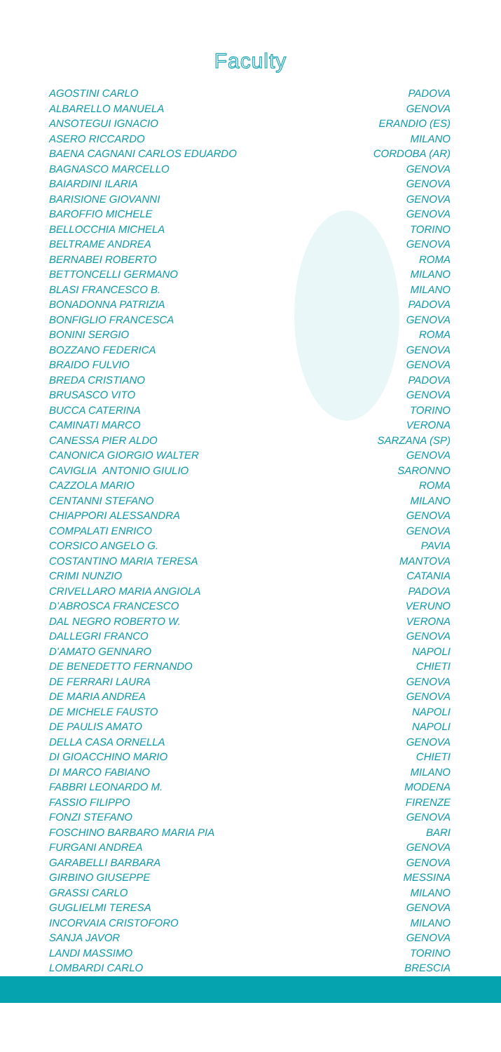Faculty
| AGOSTINI CARLO | PADOVA |
| ALBARELLO MANUELA | GENOVA |
| ANSOTEGUI IGNACIO | ERANDIO (ES) |
| ASERO RICCARDO | MILANO |
| BAENA CAGNANI CARLOS EDUARDO | CORDOBA (AR) |
| BAGNASCO MARCELLO | GENOVA |
| BAIARDINI ILARIA | GENOVA |
| BARISIONE GIOVANNI | GENOVA |
| BAROFFIO MICHELE | GENOVA |
| BELLOCCHIA MICHELA | TORINO |
| BELTRAME ANDREA | GENOVA |
| BERNABEI ROBERTO | ROMA |
| BETTONCELLI GERMANO | MILANO |
| BLASI FRANCESCO B. | MILANO |
| BONADONNA PATRIZIA | PADOVA |
| BONFIGLIO FRANCESCA | GENOVA |
| BONINI SERGIO | ROMA |
| BOZZANO FEDERICA | GENOVA |
| BRAIDO FULVIO | GENOVA |
| BREDA CRISTIANO | PADOVA |
| BRUSASCO VITO | GENOVA |
| BUCCA CATERINA | TORINO |
| CAMINATI MARCO | VERONA |
| CANESSA PIER ALDO | SARZANA (SP) |
| CANONICA GIORGIO WALTER | GENOVA |
| CAVIGLIA ANTONIO GIULIO | SARONNO |
| CAZZOLA MARIO | ROMA |
| CENTANNI STEFANO | MILANO |
| CHIAPPORI ALESSANDRA | GENOVA |
| COMPALATI ENRICO | GENOVA |
| CORSICO ANGELO G. | PAVIA |
| COSTANTINO MARIA TERESA | MANTOVA |
| CRIMI NUNZIO | CATANIA |
| CRIVELLARO MARIA ANGIOLA | PADOVA |
| D’ABROSCA FRANCESCO | VERUNO |
| DAL NEGRO ROBERTO W. | VERONA |
| DALLEGRI FRANCO | GENOVA |
| D’AMATO GENNARO | NAPOLI |
| DE BENEDETTO FERNANDO | CHIETI |
| DE FERRARI LAURA | GENOVA |
| DE MARIA ANDREA | GENOVA |
| DE MICHELE FAUSTO | NAPOLI |
| DE PAULIS AMATO | NAPOLI |
| DELLA CASA ORNELLA | GENOVA |
| DI GIOACCHINO MARIO | CHIETI |
| DI MARCO FABIANO | MILANO |
| FABBRI LEONARDO M. | MODENA |
| FASSIO FILIPPO | FIRENZE |
| FONZI STEFANO | GENOVA |
| FOSCHINO BARBARO MARIA PIA | BARI |
| FURGANI ANDREA | GENOVA |
| GARABELLI BARBARA | GENOVA |
| GIRBINO GIUSEPPE | MESSINA |
| GRASSI CARLO | MILANO |
| GUGLIELMI TERESA | GENOVA |
| INCORVAIA CRISTOFORO | MILANO |
| SANJA JAVOR | GENOVA |
| LANDI MASSIMO | TORINO |
| LOMBARDI CARLO | BRESCIA |